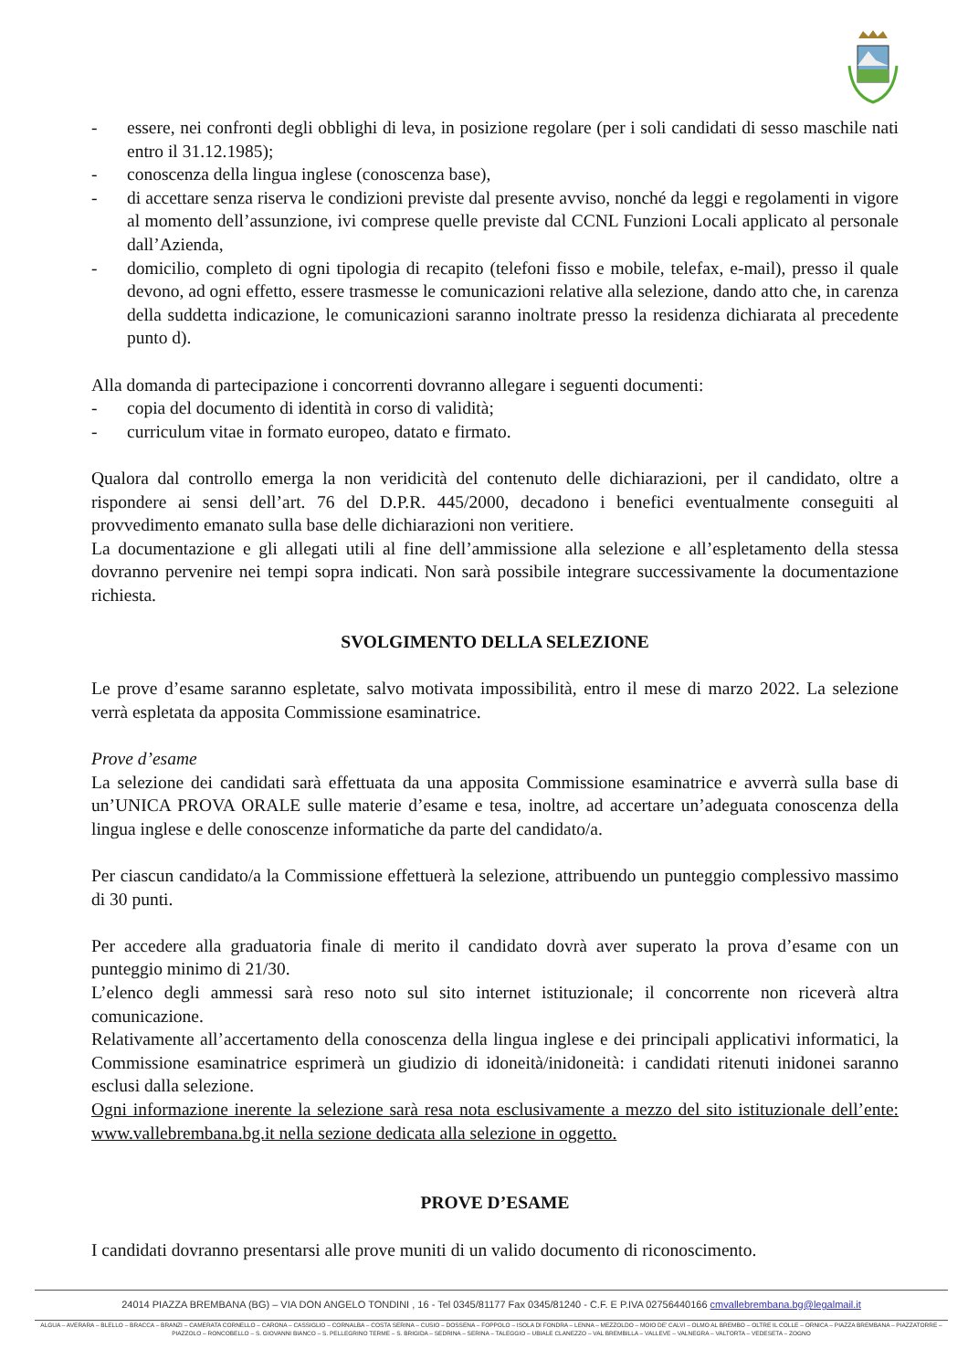- essere, nei confronti degli obblighi di leva, in posizione regolare (per i soli candidati di sesso maschile nati entro il 31.12.1985);
- conoscenza della lingua inglese (conoscenza base),
- di accettare senza riserva le condizioni previste dal presente avviso, nonché da leggi e regolamenti in vigore al momento dell’assunzione, ivi comprese quelle previste dal CCNL Funzioni Locali applicato al personale dall’Azienda,
- domicilio, completo di ogni tipologia di recapito (telefoni fisso e mobile, telefax, e-mail), presso il quale devono, ad ogni effetto, essere trasmesse le comunicazioni relative alla selezione, dando atto che, in carenza della suddetta indicazione, le comunicazioni saranno inoltrate presso la residenza dichiarata al precedente punto d).
Alla domanda di partecipazione i concorrenti dovranno allegare i seguenti documenti:
- copia del documento di identità in corso di validità;
- curriculum vitae in formato europeo, datato e firmato.
Qualora dal controllo emerga la non veridicità del contenuto delle dichiarazioni, per il candidato, oltre a rispondere ai sensi dell’art. 76 del D.P.R. 445/2000, decadono i benefici eventualmente conseguiti al provvedimento emanato sulla base delle dichiarazioni non veritiere.
La documentazione e gli allegati utili al fine dell’ammissione alla selezione e all’espletamento della stessa dovranno pervenire nei tempi sopra indicati. Non sarà possibile integrare successivamente la documentazione richiesta.
SVOLGIMENTO DELLA SELEZIONE
Le prove d’esame saranno espletate, salvo motivata impossibilità, entro il mese di marzo 2022. La selezione verrà espletata da apposita Commissione esaminatrice.
Prove d’esame
La selezione dei candidati sarà effettuata da una apposita Commissione esaminatrice e avverrà sulla base di un’UNICA PROVA ORALE sulle materie d’esame e tesa, inoltre, ad accertare un’adeguata conoscenza della lingua inglese e delle conoscenze informatiche da parte del candidato/a.
Per ciascun candidato/a la Commissione effettuerà la selezione, attribuendo un punteggio complessivo massimo di 30 punti.
Per accedere alla graduatoria finale di merito il candidato dovrà aver superato la prova d’esame con un punteggio minimo di 21/30.
L’elenco degli ammessi sarà reso noto sul sito internet istituzionale; il concorrente non riceverà altra comunicazione.
Relativamente all’accertamento della conoscenza della lingua inglese e dei principali applicativi informatici, la Commissione esaminatrice esprimerà un giudizio di idoneità/inidoneità: i candidati ritenuti inidonei saranno esclusi dalla selezione.
Ogni informazione inerente la selezione sarà resa nota esclusivamente a mezzo del sito istituzionale dell’ente: www.vallebrembana.bg.it nella sezione dedicata alla selezione in oggetto.
PROVE D’ESAME
I candidati dovranno presentarsi alle prove muniti di un valido documento di riconoscimento.
24014 PIAZZA BREMBANA (BG) – VIA DON ANGELO TONDINI , 16 - Tel 0345/81177 Fax 0345/81240 - C.F. E P.IVA 02756440166 cmvallebrembana.bg@legalmail.it
ALGUA – AVERARA – BLELLO – BRACCA – BRANZI – CAMERATA CORNELLO – CARONA – CASSIGLIO – CORNALBA – COSTA SERINA – CUSIO – DOSSENA – FOPPOLO – ISOLA DI FONDRA – LENNA – MEZZOLDO – MOIO DE’ CALVI – OLMO AL BREMBO – OLTRE IL COLLE – ORNICA – PIAZZA BREMBANA – PIAZZATORRE – PIAZZOLO – RONCOBELLO – S. GIOVANNI BIANCO – S. PELLEGRINO TERME – S. BRIGIDA – SEDRINA – SERINA – TALEGGIO – UBIALE CLANEZZO – VAL BREMBILLA – VALLEVE – VALNEGRA – VALTORTA – VEDESETA – ZOGNO